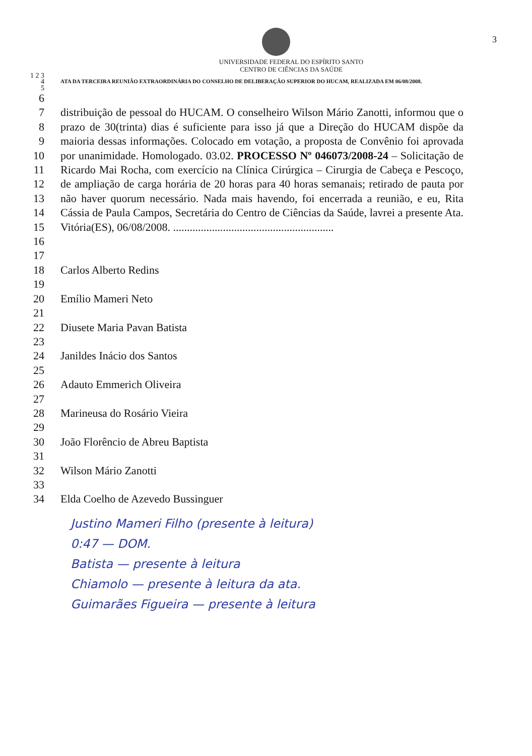3
UNIVERSIDADE FEDERAL DO ESPÍRITO SANTO
CENTRO DE CIÊNCIAS DA SAÚDE
1 2 3
4
5
ATA DA TERCEIRA REUNIÃO EXTRAORDINÁRIA DO CONSELHO DE DELIBERAÇÃO SUPERIOR DO HUCAM, REALIZADA EM 06/08/2008.
6
7
8
9
10
11
12
13
14
15
16
distribuição de pessoal do HUCAM. O conselheiro Wilson Mário Zanotti, informou que o prazo de 30(trinta) dias é suficiente para isso já que a Direção do HUCAM dispõe da maioria dessas informações. Colocado em votação, a proposta de Convênio foi aprovada por unanimidade. Homologado. 03.02. PROCESSO Nº 046073/2008-24 – Solicitação de Ricardo Mai Rocha, com exercício na Clínica Cirúrgica – Cirurgia de Cabeça e Pescoço, de ampliação de carga horária de 20 horas para 40 horas semanais; retirado de pauta por não haver quorum necessário. Nada mais havendo, foi encerrada a reunião, e eu, Rita Cássia de Paula Campos, Secretária do Centro de Ciências da Saúde, lavrei a presente Ata. Vitória(ES), 06/08/2008. ..........................................................
17
18
19
20
21
22
23
24
25
26
27
28
29
30
31
32
33
34
Carlos Alberto Redins
Emílio Mameri Neto
Diusete Maria Pavan Batista
Janildes Inácio dos Santos
Adauto Emmerich Oliveira
Marineusa do Rosário Vieira
João Florêncio de Abreu Baptista
Wilson Mário Zanotti
Elda Coelho de Azevedo Bussinguer
Justino Mameri Filho (presente à leitura)
0:47 — DOM.
Batista — presente à leitura
Chiamolo — presente à leitura da ata.
Guimarães Figueira — presente à leitura